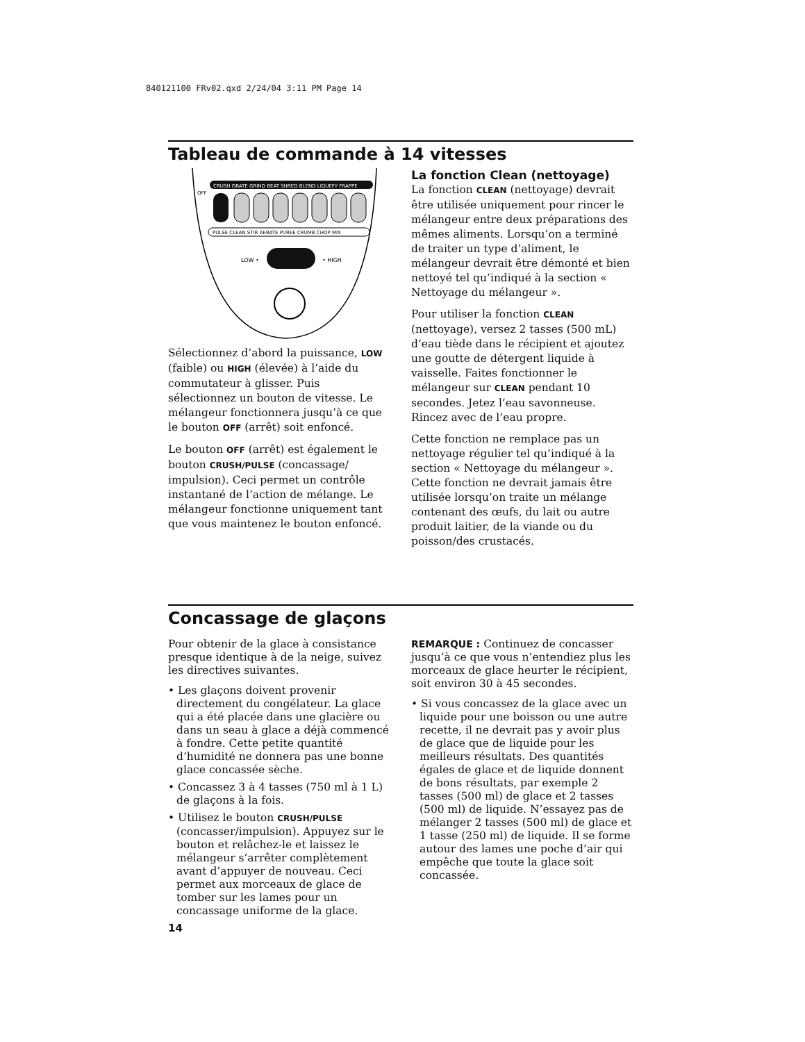840121100 FRv02.qxd 2/24/04 3:11 PM Page 14
Tableau de commande à 14 vitesses
CRUSH GRATE GRIND BEAT SHRED BLEND LIQUEFY FRAPPE
OFF
PULSE CLEAN STIR AERATE PUREE CRUMB CHOP MIX
LOW •
• HIGH
Sélectionnez d’abord la puissance, LOW (faible) ou HIGH (élevée) à l’aide du commutateur à glisser. Puis sélectionnez un bouton de vitesse. Le mélangeur fonctionnera jusqu’à ce que le bouton OFF (arrêt) soit enfoncé.
Le bouton OFF (arrêt) est également le bouton CRUSH/PULSE (concassage/ impulsion). Ceci permet un contrôle instantané de l’action de mélange. Le mélangeur fonctionne uniquement tant que vous maintenez le bouton enfoncé.
La fonction Clean (nettoyage)
La fonction CLEAN (nettoyage) devrait être utilisée uniquement pour rincer le mélangeur entre deux préparations des mêmes aliments. Lorsqu’on a terminé de traiter un type d’aliment, le mélangeur devrait être démonté et bien nettoyé tel qu’indiqué à la section « Nettoyage du mélangeur ».
Pour utiliser la fonction CLEAN (nettoyage), versez 2 tasses (500 mL) d’eau tiède dans le récipient et ajoutez une goutte de détergent liquide à vaisselle. Faites fonctionner le mélangeur sur CLEAN pendant 10 secondes. Jetez l’eau savonneuse. Rincez avec de l’eau propre.
Cette fonction ne remplace pas un nettoyage régulier tel qu’indiqué à la section « Nettoyage du mélangeur ». Cette fonction ne devrait jamais être utilisée lorsqu’on traite un mélange contenant des œufs, du lait ou autre produit laitier, de la viande ou du poisson/des crustacés.
Concassage de glaçons
Pour obtenir de la glace à consistance presque identique à de la neige, suivez les directives suivantes.
• Les glaçons doivent provenir directement du congélateur. La glace qui a été placée dans une glacière ou dans un seau à glace a déjà commencé à fondre. Cette petite quantité d’humidité ne donnera pas une bonne glace concassée sèche.
• Concassez 3 à 4 tasses (750 ml à 1 L) de glaçons à la fois.
• Utilisez le bouton CRUSH/PULSE (concasser/impulsion). Appuyez sur le bouton et relâchez-le et laissez le mélangeur s’arrêter complètement avant d’appuyer de nouveau. Ceci permet aux morceaux de glace de tomber sur les lames pour un concassage uniforme de la glace.
REMARQUE : Continuez de concasser jusqu’à ce que vous n’entendiez plus les morceaux de glace heurter le récipient, soit environ 30 à 45 secondes.
• Si vous concassez de la glace avec un liquide pour une boisson ou une autre recette, il ne devrait pas y avoir plus de glace que de liquide pour les meilleurs résultats. Des quantités égales de glace et de liquide donnent de bons résultats, par exemple 2 tasses (500 ml) de glace et 2 tasses (500 ml) de liquide. N’essayez pas de mélanger 2 tasses (500 ml) de glace et 1 tasse (250 ml) de liquide. Il se forme autour des lames une poche d’air qui empêche que toute la glace soit concassée.
14